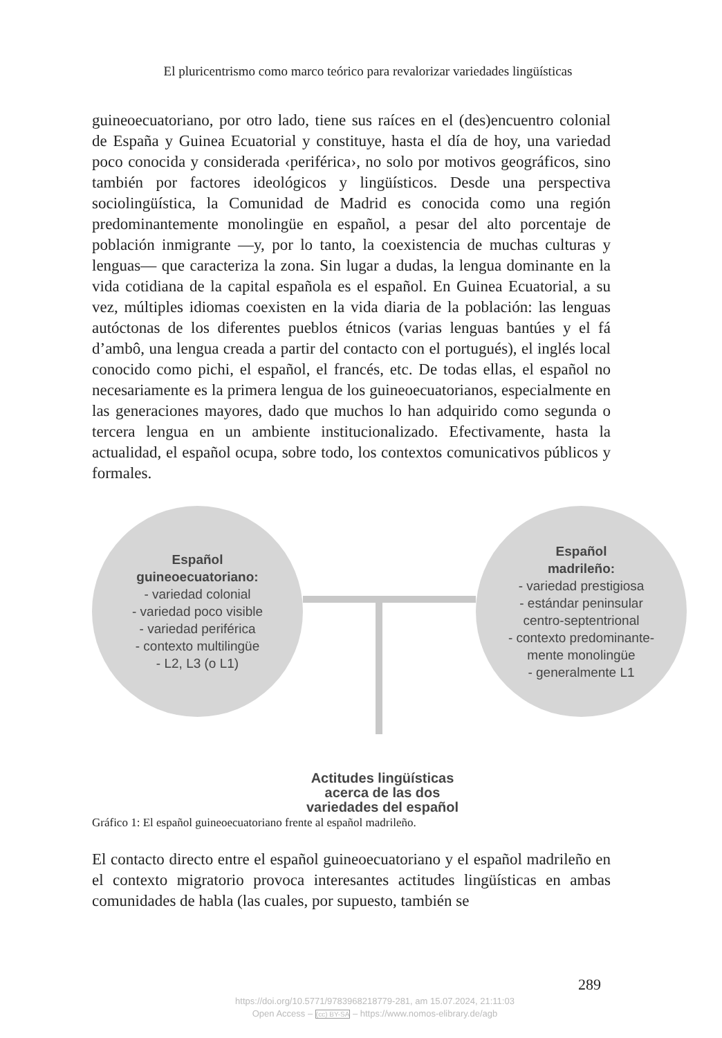El pluricentrismo como marco teórico para revalorizar variedades lingüísticas
guineoecuatoriano, por otro lado, tiene sus raíces en el (des)encuentro colonial de España y Guinea Ecuatorial y constituye, hasta el día de hoy, una variedad poco conocida y considerada ‹periférica›, no solo por motivos geográficos, sino también por factores ideológicos y lingüísticos. Desde una perspectiva sociolingüística, la Comunidad de Madrid es conocida como una región predominantemente monolingüe en español, a pesar del alto porcentaje de población inmigrante —y, por lo tanto, la coexistencia de muchas culturas y lenguas— que caracteriza la zona. Sin lugar a dudas, la lengua dominante en la vida cotidiana de la capital española es el español. En Guinea Ecuatorial, a su vez, múltiples idiomas coexisten en la vida diaria de la población: las lenguas autóctonas de los diferentes pueblos étnicos (varias lenguas bantúes y el fá d’ambô, una lengua creada a partir del contacto con el portugués), el inglés local conocido como pichi, el español, el francés, etc. De todas ellas, el español no necesariamente es la primera lengua de los guineoecuatorianos, especialmente en las generaciones mayores, dado que muchos lo han adquirido como segunda o tercera lengua en un ambiente institucionalizado. Efectivamente, hasta la actualidad, el español ocupa, sobre todo, los contextos comunicativos públicos y formales.
Español
guineoecuatoriano:
- variedad colonial
- variedad poco visible
- variedad periférica
- contexto multilingüe
- L2, L3 (o L1)
Español
madrileño:
- variedad prestigiosa
- estándar peninsular
centro-septentrional
- contexto predominante-
mente monolingüe
- generalmente L1
Actitudes lingüísticas
acerca de las dos
variedades del español
Gráfico 1: El español guineoecuatoriano frente al español madrileño.
El contacto directo entre el español guineoecuatoriano y el español madrileño en el contexto migratorio provoca interesantes actitudes lingüísticas en ambas comunidades de habla (las cuales, por supuesto, también se
289
https://doi.org/10.5771/9783968218779-281, am 15.07.2024, 21:11:03
Open Access – (cc) BY-SA – https://www.nomos-elibrary.de/agb